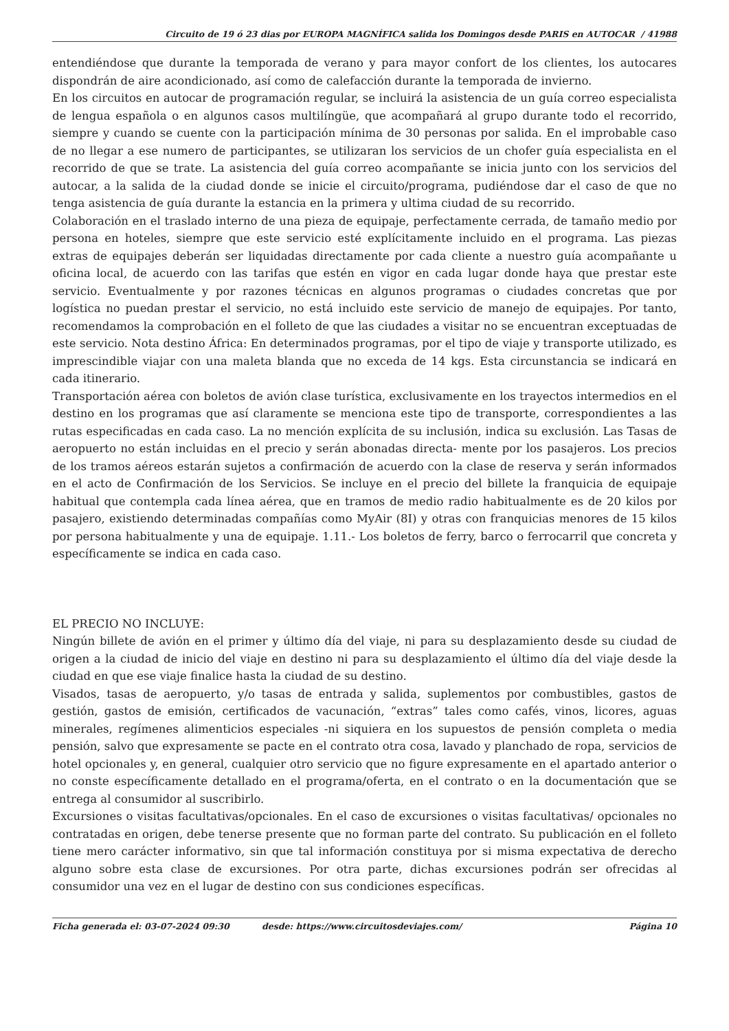Circuito de 19 ó 23 dias por EUROPA MAGNÍFICA salida los Domingos desde PARIS en AUTOCAR / 41988
entendiéndose que durante la temporada de verano y para mayor confort de los clientes, los autocares dispondrán de aire acondicionado, así como de calefacción durante la temporada de invierno.
En los circuitos en autocar de programación regular, se incluirá la asistencia de un guía correo especialista de lengua española o en algunos casos multilíngüe, que acompañará al grupo durante todo el recorrido, siempre y cuando se cuente con la participación mínima de 30 personas por salida. En el improbable caso de no llegar a ese numero de participantes, se utilizaran los servicios de un chofer guía especialista en el recorrido de que se trate. La asistencia del guía correo acompañante se inicia junto con los servicios del autocar, a la salida de la ciudad donde se inicie el circuito/programa, pudiéndose dar el caso de que no tenga asistencia de guía durante la estancia en la primera y ultima ciudad de su recorrido.
Colaboración en el traslado interno de una pieza de equipaje, perfectamente cerrada, de tamaño medio por persona en hoteles, siempre que este servicio esté explícitamente incluido en el programa. Las piezas extras de equipajes deberán ser liquidadas directamente por cada cliente a nuestro guía acompañante u oficina local, de acuerdo con las tarifas que estén en vigor en cada lugar donde haya que prestar este servicio. Eventualmente y por razones técnicas en algunos programas o ciudades concretas que por logística no puedan prestar el servicio, no está incluido este servicio de manejo de equipajes. Por tanto, recomendamos la comprobación en el folleto de que las ciudades a visitar no se encuentran exceptuadas de este servicio. Nota destino África: En determinados programas, por el tipo de viaje y transporte utilizado, es imprescindible viajar con una maleta blanda que no exceda de 14 kgs. Esta circunstancia se indicará en cada itinerario.
Transportación aérea con boletos de avión clase turística, exclusivamente en los trayectos intermedios en el destino en los programas que así claramente se menciona este tipo de transporte, correspondientes a las rutas especificadas en cada caso. La no mención explícita de su inclusión, indica su exclusión. Las Tasas de aeropuerto no están incluidas en el precio y serán abonadas directa- mente por los pasajeros. Los precios de los tramos aéreos estarán sujetos a confirmación de acuerdo con la clase de reserva y serán informados en el acto de Confirmación de los Servicios. Se incluye en el precio del billete la franquicia de equipaje habitual que contempla cada línea aérea, que en tramos de medio radio habitualmente es de 20 kilos por pasajero, existiendo determinadas compañías como MyAir (8I) y otras con franquicias menores de 15 kilos por persona habitualmente y una de equipaje. 1.11.- Los boletos de ferry, barco o ferrocarril que concreta y específicamente se indica en cada caso.
EL PRECIO NO INCLUYE:
Ningún billete de avión en el primer y último día del viaje, ni para su desplazamiento desde su ciudad de origen a la ciudad de inicio del viaje en destino ni para su desplazamiento el último día del viaje desde la ciudad en que ese viaje finalice hasta la ciudad de su destino.
Visados, tasas de aeropuerto, y/o tasas de entrada y salida, suplementos por combustibles, gastos de gestión, gastos de emisión, certificados de vacunación, “extras” tales como cafés, vinos, licores, aguas minerales, regímenes alimenticios especiales -ni siquiera en los supuestos de pensión completa o media pensión, salvo que expresamente se pacte en el contrato otra cosa, lavado y planchado de ropa, servicios de hotel opcionales y, en general, cualquier otro servicio que no figure expresamente en el apartado anterior o no conste específicamente detallado en el programa/oferta, en el contrato o en la documentación que se entrega al consumidor al suscribirlo.
Excursiones o visitas facultativas/opcionales. En el caso de excursiones o visitas facultativas/ opcionales no contratadas en origen, debe tenerse presente que no forman parte del contrato. Su publicación en el folleto tiene mero carácter informativo, sin que tal información constituya por si misma expectativa de derecho alguno sobre esta clase de excursiones. Por otra parte, dichas excursiones podrán ser ofrecidas al consumidor una vez en el lugar de destino con sus condiciones específicas.
Ficha generada el: 03-07-2024 09:30 desde: https://www.circuitosdeviajes.com/ Página 10